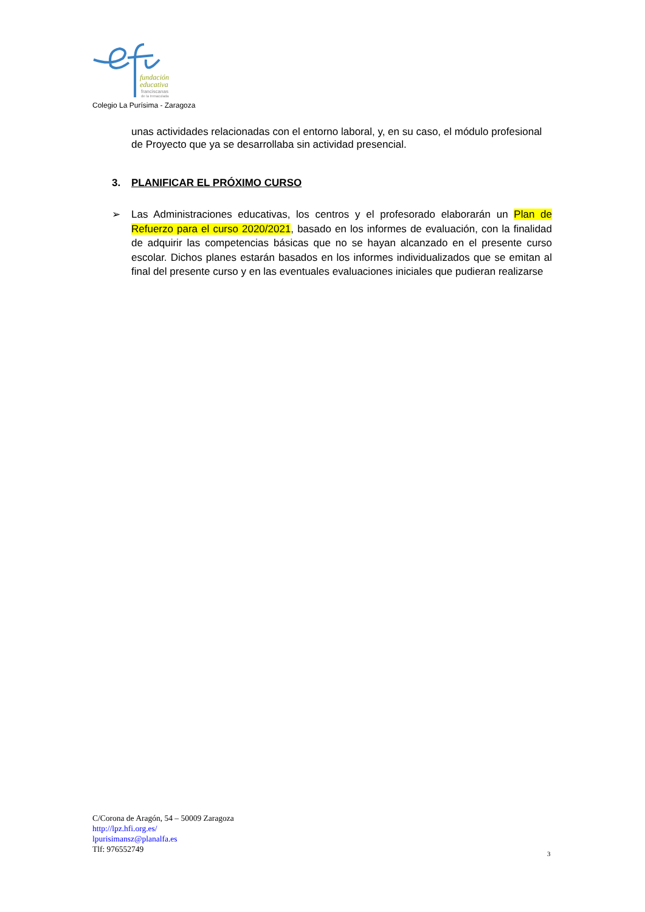fundación
educativa
franciscanas
de la Inmaculada
Colegio La Purísima - Zaragoza
unas actividades relacionadas con el entorno laboral, y, en su caso, el módulo profesional de Proyecto que ya se desarrollaba sin actividad presencial.
3. PLANIFICAR EL PRÓXIMO CURSO
➢ Las Administraciones educativas, los centros y el profesorado elaborarán un Plan de Refuerzo para el curso 2020/2021, basado en los informes de evaluación, con la finalidad de adquirir las competencias básicas que no se hayan alcanzado en el presente curso escolar. Dichos planes estarán basados en los informes individualizados que se emitan al final del presente curso y en las eventuales evaluaciones iniciales que pudieran realizarse
C/Corona de Aragón, 54 – 50009 Zaragoza
http://lpz.hfi.org.es/
lpurisimansz@planalfa.es
Tlf: 976552749
3